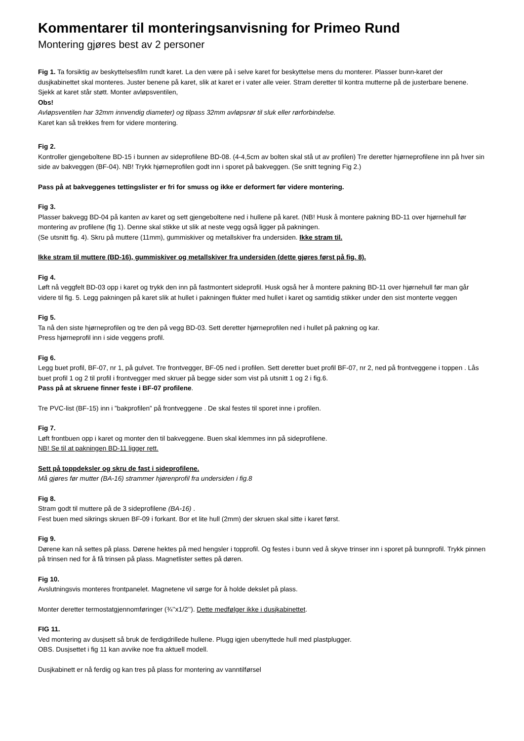Kommentarer til monteringsanvisning for Primeo Rund
Montering gjøres best av 2 personer
Fig 1. Ta forsiktig av beskyttelsesfilm rundt karet. La den være på i selve karet for beskyttelse mens du monterer. Plasser bunn-karet der dusjkabinettet skal monteres. Juster benene på karet, slik at karet er i vater alle veier. Stram deretter til kontra mutterne på de justerbare benene. Sjekk at karet står støtt. Monter avløpsventilen,
Obs!
Avløpsventilen har 32mm innvendig diameter) og tilpass 32mm avløpsrør til sluk eller rørforbindelse.
Karet kan så trekkes frem for videre montering.
Fig 2.
Kontroller gjengeboltene BD-15 i bunnen av sideprofilene BD-08. (4-4,5cm av bolten skal stå ut av profilen) Tre deretter hjørneprofilene inn på hver sin side av bakveggen (BF-04). NB! Trykk hjørneprofilen godt inn i sporet på bakveggen. (Se snitt tegning Fig 2.)
Pass på at bakveggenes tettingslister er fri for smuss og ikke er deformert før videre montering.
Fig 3.
Plasser bakvegg BD-04 på kanten av karet og sett gjengeboltene ned i hullene på karet. (NB! Husk å montere pakning BD-11 over hjørnehull før montering av profilene (fig 1). Denne skal stikke ut slik at neste vegg også ligger på pakningen.
(Se utsnitt fig. 4). Skru på muttere (11mm), gummiskiver og metallskiver fra undersiden. Ikke stram til.
Ikke stram til muttere (BD-16), gummiskiver og metallskiver fra undersiden (dette gjøres først på fig. 8).
Fig 4.
Løft nå veggfelt BD-03 opp i karet og trykk den inn på fastmontert sideprofil. Husk også her å montere pakning BD-11 over hjørnehull før man går videre til fig. 5. Legg pakningen på karet slik at hullet i pakningen flukter med hullet i karet og samtidig stikker under den sist monterte veggen
Fig 5.
Ta nå den siste hjørneprofilen og tre den på vegg BD-03. Sett deretter hjørneprofilen ned i hullet på pakning og kar.
Press hjørneprofil inn i side veggens profil.
Fig 6.
Legg buet profil, BF-07, nr 1, på gulvet. Tre frontvegger, BF-05 ned i profilen. Sett deretter buet profil BF-07, nr 2, ned på frontveggene i toppen . Lås buet profil 1 og 2 til profil i frontvegger med skruer på begge sider som vist på utsnitt 1 og 2 i fig.6.
Pass på at skruene finner feste i BF-07 profilene.
Tre PVC-list (BF-15) inn i ”bakprofilen” på frontveggene . De skal festes til sporet inne i profilen.
Fig 7.
Løft frontbuen opp i karet og monter den til bakveggene. Buen skal klemmes inn på sideprofilene.
NB! Se til at pakningen BD-11 ligger rett.
Sett på toppdeksler og skru de fast i sideprofilene.
Må gjøres før mutter (BA-16) strammer hjørenprofil fra undersiden i fig.8
Fig 8.
Stram godt til muttere på de 3 sideprofilene (BA-16) .
Fest buen med sikrings skruen BF-09 i forkant. Bor et lite hull (2mm) der skruen skal sitte i karet først.
Fig 9.
Dørene kan nå settes på plass. Dørene hektes på med hengsler i topprofil. Og festes i bunn ved å skyve trinser inn i sporet på bunnprofil. Trykk pinnen på trinsen ned for å få trinsen på plass. Magnetlister settes på døren.
Fig 10.
Avslutningsvis monteres frontpanelet. Magnetene vil sørge for å holde dekslet på plass.
Monter deretter termostatgjennomføringer (¾’’x1/2’’). Dette medfølger ikke i dusjkabinettet.
FIG 11.
Ved montering av dusjsett så bruk de ferdigdrillede hullene. Plugg igjen ubenyttede hull med plastplugger.
OBS. Dusjsettet i fig 11 kan avvike noe fra aktuell modell.
Dusjkabinett er nå ferdig og kan tres på plass for montering av vanntilførsel